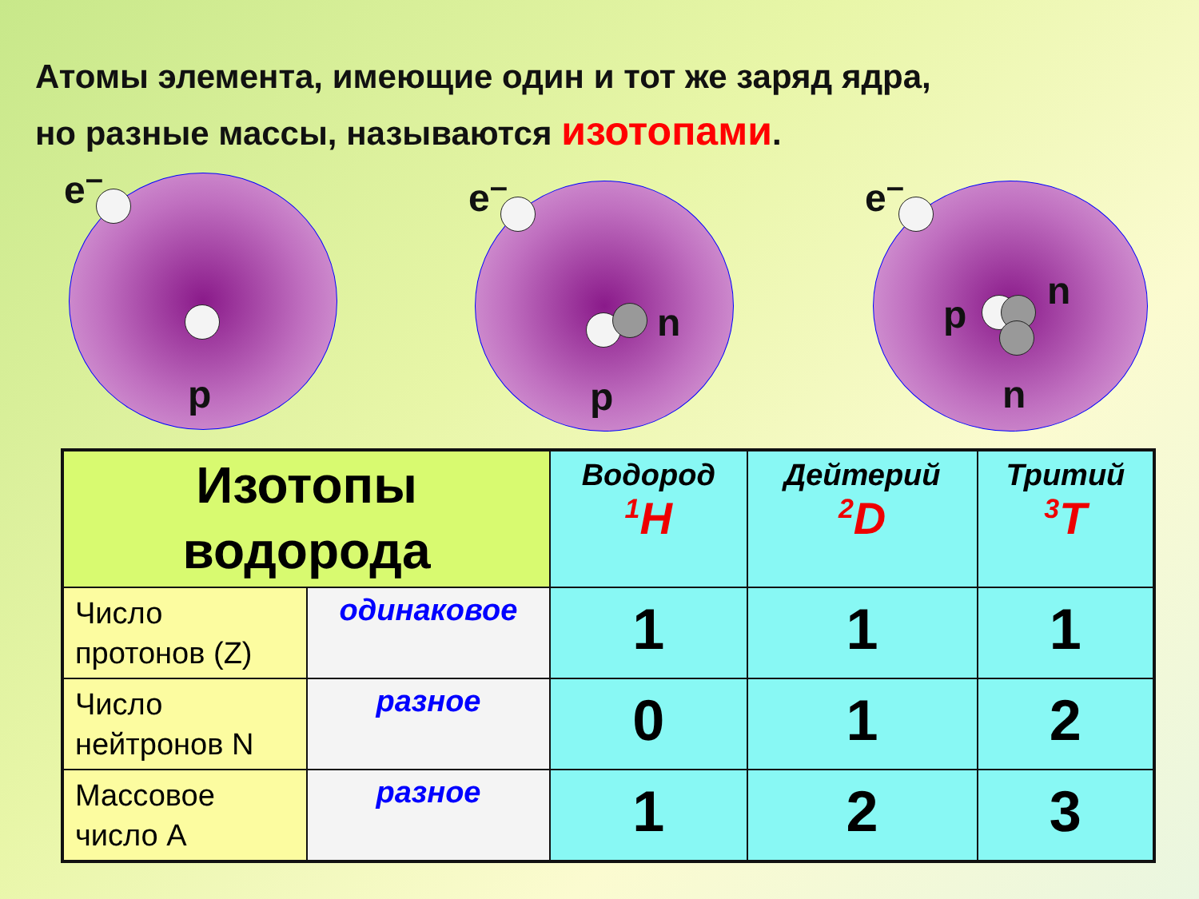Атомы элемента, имеющие один и тот же заряд ядра,
но разные массы, называются изотопами.
e<sup>–</sup>
p
e<sup>–</sup>
n
p
e<sup>–</sup>
p
n
n
| Изотопы водорода | | Водород <sup>1</sup>H | Дейтерий <sup>2</sup> D | Тритий <sup>3</sup> T |
| --- | --- | --- | --- | --- |
| Число протонов (Z) | одинаковое | 1 | 1 | 1 |
| Число нейтронов N | разное | 0 | 1 | 2 |
| Массовое число A | разное | 1 | 2 | 3 |